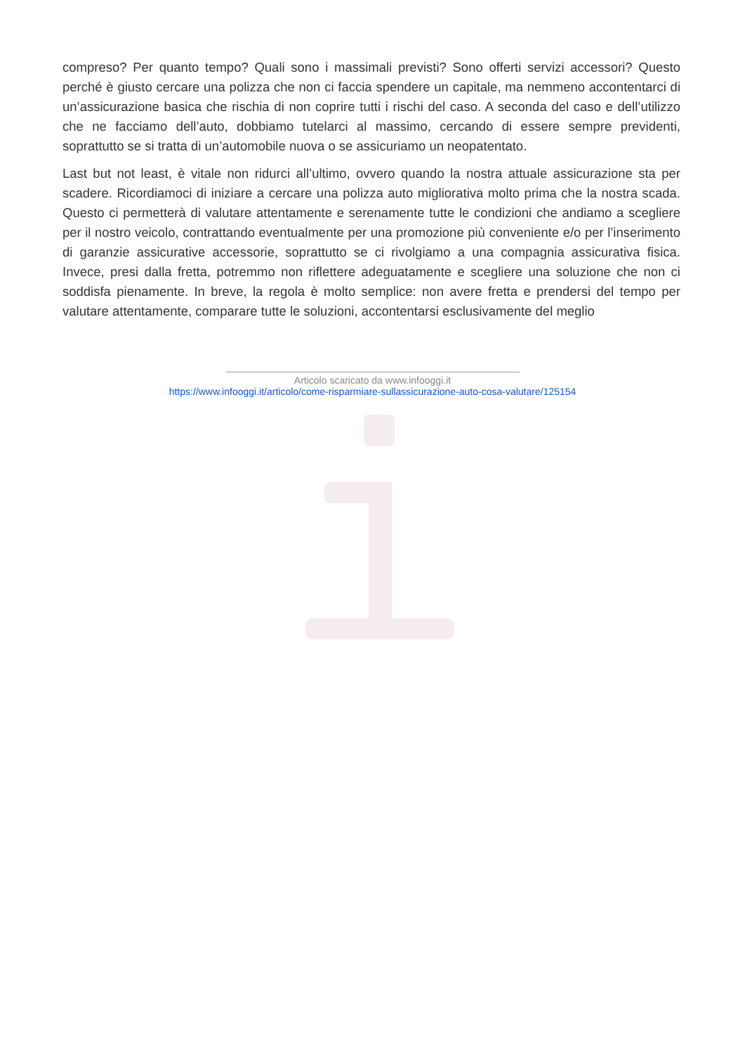compreso? Per quanto tempo? Quali sono i massimali previsti? Sono offerti servizi accessori? Questo perché è giusto cercare una polizza che non ci faccia spendere un capitale, ma nemmeno accontentarci di un’assicurazione basica che rischia di non coprire tutti i rischi del caso. A seconda del caso e dell’utilizzo che ne facciamo dell’auto, dobbiamo tutelarci al massimo, cercando di essere sempre previdenti, soprattutto se si tratta di un’automobile nuova o se assicuriamo un neopatentato.
Last but not least, è vitale non ridurci all’ultimo, ovvero quando la nostra attuale assicurazione sta per scadere. Ricordiamoci di iniziare a cercare una polizza auto migliorativa molto prima che la nostra scada. Questo ci permetterà di valutare attentamente e serenamente tutte le condizioni che andiamo a scegliere per il nostro veicolo, contrattando eventualmente per una promozione più conveniente e/o per l’inserimento di garanzie assicurative accessorie, soprattutto se ci rivolgiamo a una compagnia assicurativa fisica. Invece, presi dalla fretta, potremmo non riflettere adeguatamente e scegliere una soluzione che non ci soddisfa pienamente. In breve, la regola è molto semplice: non avere fretta e prendersi del tempo per valutare attentamente, comparare tutte le soluzioni, accontentarsi esclusivamente del meglio
Articolo scaricato da www.infooggi.it
https://www.infooggi.it/articolo/come-risparmiare-sullassicurazione-auto-cosa-valutare/125154